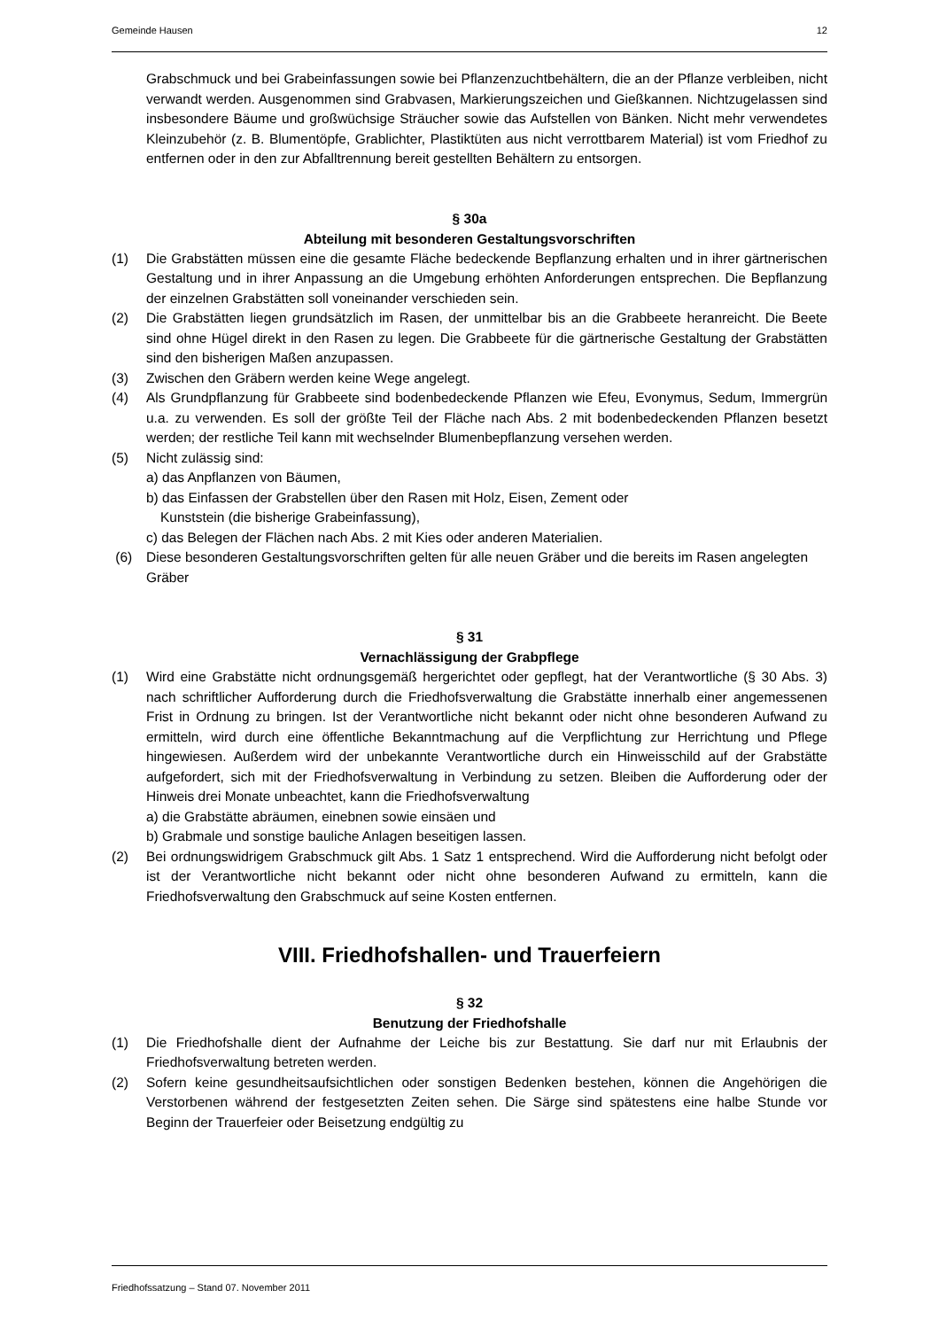Gemeinde Hausen 12
Grabschmuck und bei Grabeinfassungen sowie bei Pflanzenzuchtbehältern, die an der Pflanze verbleiben, nicht verwandt werden. Ausgenommen sind Grabvasen, Markierungszeichen und Gießkannen. Nichtzugelassen sind insbesondere Bäume und großwüchsige Sträucher sowie das Aufstellen von Bänken. Nicht mehr verwendetes Kleinzubehör (z. B. Blumentöpfe, Grablichter, Plastiktüten aus nicht verrottbarem Material) ist vom Friedhof zu entfernen oder in den zur Abfalltrennung bereit gestellten Behältern zu entsorgen.
§ 30a
Abteilung mit besonderen Gestaltungsvorschriften
(1) Die Grabstätten müssen eine die gesamte Fläche bedeckende Bepflanzung erhalten und in ihrer gärtnerischen Gestaltung und in ihrer Anpassung an die Umgebung erhöhten Anforderungen entsprechen. Die Bepflanzung der einzelnen Grabstätten soll voneinander verschieden sein.
(2) Die Grabstätten liegen grundsätzlich im Rasen, der unmittelbar bis an die Grabbeete heranreicht. Die Beete sind ohne Hügel direkt in den Rasen zu legen. Die Grabbeete für die gärtnerische Gestaltung der Grabstätten sind den bisherigen Maßen anzupassen.
(3) Zwischen den Gräbern werden keine Wege angelegt.
(4) Als Grundpflanzung für Grabbeete sind bodenbedeckende Pflanzen wie Efeu, Evonymus, Sedum, Immergrün u.a. zu verwenden. Es soll der größte Teil der Fläche nach Abs. 2 mit bodenbedeckenden Pflanzen besetzt werden; der restliche Teil kann mit wechselnder Blumenbepflanzung versehen werden.
(5) Nicht zulässig sind:
a) das Anpflanzen von Bäumen,
b) das Einfassen der Grabstellen über den Rasen mit Holz, Eisen, Zement oder
Kunststein (die bisherige Grabeinfassung),
c) das Belegen der Flächen nach Abs. 2 mit Kies oder anderen Materialien.
(6) Diese besonderen Gestaltungsvorschriften gelten für alle neuen Gräber und die bereits im Rasen angelegten Gräber
§ 31
Vernachlässigung der Grabpflege
(1) Wird eine Grabstätte nicht ordnungsgemäß hergerichtet oder gepflegt, hat der Verantwortliche (§ 30 Abs. 3) nach schriftlicher Aufforderung durch die Friedhofsverwaltung die Grabstätte innerhalb einer angemessenen Frist in Ordnung zu bringen. Ist der Verantwortliche nicht bekannt oder nicht ohne besonderen Aufwand zu ermitteln, wird durch eine öffentliche Bekanntmachung auf die Verpflichtung zur Herrichtung und Pflege hingewiesen. Außerdem wird der unbekannte Verantwortliche durch ein Hinweisschild auf der Grabstätte aufgefordert, sich mit der Friedhofsverwaltung in Verbindung zu setzen. Bleiben die Aufforderung oder der Hinweis drei Monate unbeachtet, kann die Friedhofsverwaltung
a) die Grabstätte abräumen, einebnen sowie einsäen und
b) Grabmale und sonstige bauliche Anlagen beseitigen lassen.
(2) Bei ordnungswidrigem Grabschmuck gilt Abs. 1 Satz 1 entsprechend. Wird die Aufforderung nicht befolgt oder ist der Verantwortliche nicht bekannt oder nicht ohne besonderen Aufwand zu ermitteln, kann die Friedhofsverwaltung den Grabschmuck auf seine Kosten entfernen.
VIII. Friedhofshallen- und Trauerfeiern
§ 32
Benutzung der Friedhofshalle
(1) Die Friedhofshalle dient der Aufnahme der Leiche bis zur Bestattung. Sie darf nur mit Erlaubnis der Friedhofsverwaltung betreten werden.
(2) Sofern keine gesundheitsaufsichtlichen oder sonstigen Bedenken bestehen, können die Angehörigen die Verstorbenen während der festgesetzten Zeiten sehen. Die Särge sind spätestens eine halbe Stunde vor Beginn der Trauerfeier oder Beisetzung endgültig zu
Friedhofssatzung – Stand 07. November 2011